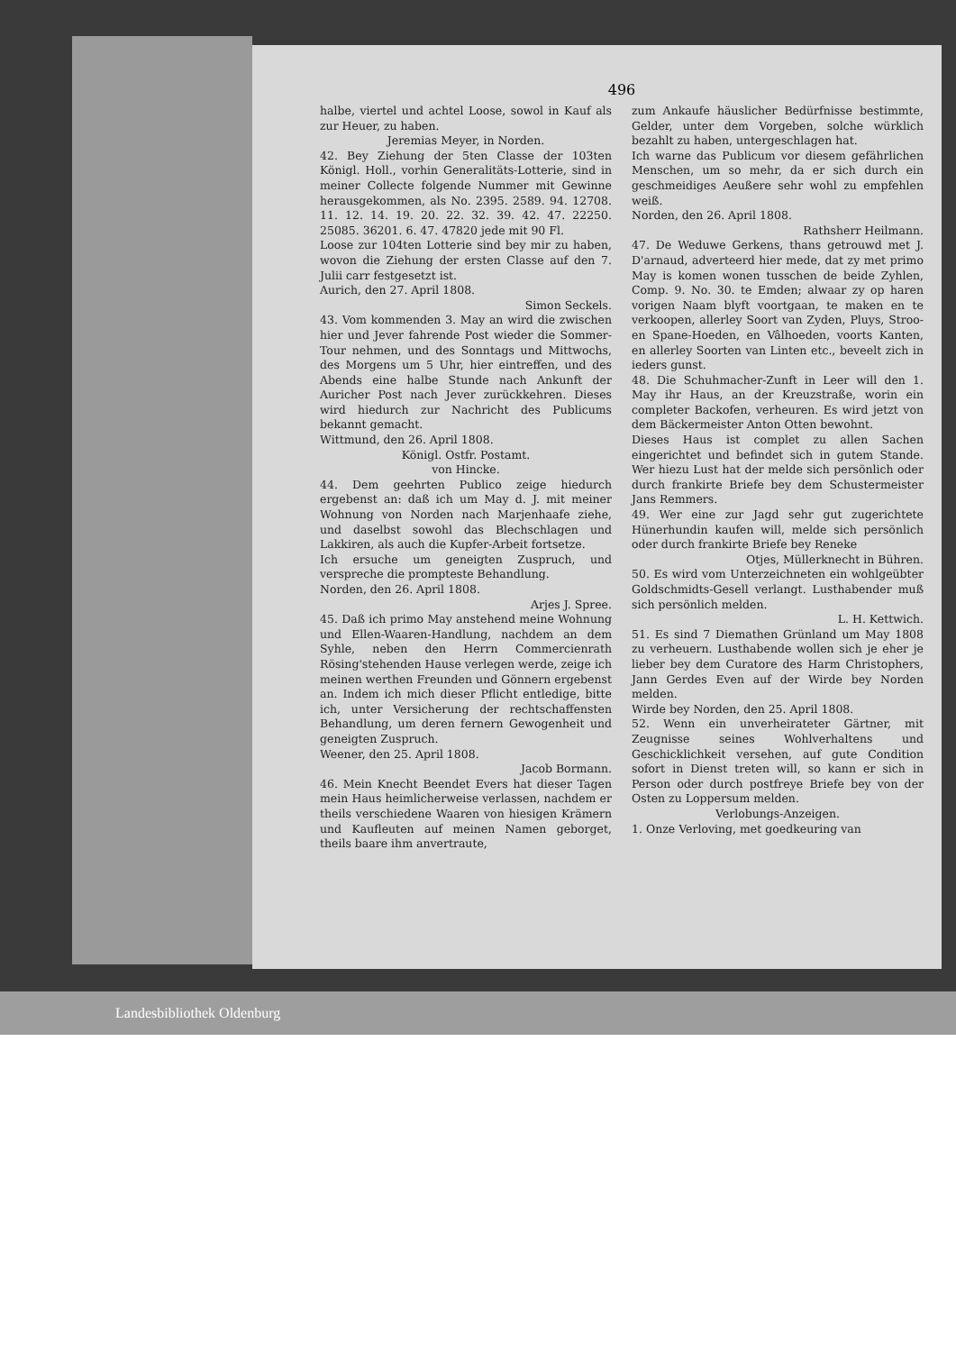496
halbe, viertel und achtel Loose, sowol in Kauf als zur Heuer, zu haben.
Jeremias Meyer, in Norden.
42. Bey Ziehung der 5ten Classe der 103ten Königl. Holl., vorhin Generalitäts-Lotterie, sind in meiner Collecte folgende Nummer mit Gewinne herausgekommen, als No. 2395. 2589. 94. 12708. 11. 12. 14. 19. 20. 22. 32. 39. 42. 47. 22250. 25085. 36201. 6. 47. 47820 jede mit 90 Fl.
Loose zur 104ten Lotterie sind bey mir zu haben, wovon die Ziehung der ersten Classe auf den 7. Julii carr festgesetzt ist.
Aurich, den 27. April 1808.
Simon Seckels.
43. Vom kommenden 3. May an wird die zwischen hier und Jever fahrende Post wieder die Sommer-Tour nehmen, und des Sonntags und Mittwochs, des Morgens um 5 Uhr, hier eintreffen, und des Abends eine halbe Stunde nach Ankunft der Auricher Post nach Jever zurückkehren. Dieses wird hiedurch zur Nachricht des Publicums bekannt gemacht.
Wittmund, den 26. April 1808.
Königl. Ostfr. Postamt.
von Hincke.
44. Dem geehrten Publico zeige hiedurch ergebenst an: daß ich um May d. J. mit meiner Wohnung von Norden nach Marjenhaafe ziehe, und daselbst sowohl das Blechschlagen und Lakkiren, als auch die Kupfer-Arbeit fortsetze.
Ich ersuche um geneigten Zuspruch, und verspreche die prompteste Behandlung.
Norden, den 26. April 1808.
Arjes J. Spree.
45. Daß ich primo May anstehend meine Wohnung und Ellen-Waaren-Handlung, nachdem an dem Syhle, neben den Herrn Commercienrath Rösing'stehenden Hause verlegen werde, zeige ich meinen werthen Freunden und Gönnern ergebenst an. Indem ich mich dieser Pflicht entledige, bitte ich, unter Versicherung der rechtschaffensten Behandlung, um deren fernern Gewogenheit und geneigten Zuspruch.
Weener, den 25. April 1808.
Jacob Bormann.
46. Mein Knecht Beendet Evers hat dieser Tagen mein Haus heimlicherweise verlassen, nachdem er theils verschiedene Waaren von hiesigen Krämern und Kaufleuten auf meinen Namen geborget, theils baare ihm anvertraute,
zum Ankaufe häuslicher Bedürfnisse bestimmte, Gelder, unter dem Vorgeben, solche würklich bezahlt zu haben, untergeschlagen hat.
Ich warne das Publicum vor diesem gefährlichen Menschen, um so mehr, da er sich durch ein geschmeidiges Aeußere sehr wohl zu empfehlen weiß.
Norden, den 26. April 1808.
Rathsherr Heilmann.
47. De Weduwe Gerkens, thans getrouwd met J. D'arnaud, adverteerd hier mede, dat zy met primo May is komen wonen tusschen de beide Zyhlen, Comp. 9. No. 30. te Emden; alwaar zy op haren vorigen Naam blyft voortgaan, te maken en te verkoopen, allerley Soort van Zyden, Pluys, Stroo- en Spane-Hoeden, en Vâlhoeden, voorts Kanten, en allerley Soorten van Linten etc., beveelt zich in ieders gunst.
48. Die Schuhmacher-Zunft in Leer will den 1. May ihr Haus, an der Kreuzstraße, worin ein completer Backofen, verheuren. Es wird jetzt von dem Bäckermeister Anton Otten bewohnt.
Dieses Haus ist complet zu allen Sachen eingerichtet und befindet sich in gutem Stande. Wer hiezu Lust hat der melde sich persönlich oder durch frankirte Briefe bey dem Schustermeister Jans Remmers.
49. Wer eine zur Jagd sehr gut zugerichtete Hünerhundin kaufen will, melde sich persönlich oder durch frankirte Briefe bey Reneke
Otjes, Müllerknecht in Bühren.
50. Es wird vom Unterzeichneten ein wohlgeübter Goldschmidts-Gesell verlangt. Lusthabender muß sich persönlich melden.
L. H. Kettwich.
51. Es sind 7 Diemathen Grünland um May 1808 zu verheuern. Lusthabende wollen sich je eher je lieber bey dem Curatore des Harm Christophers, Jann Gerdes Even auf der Wirde bey Norden melden.
Wirde bey Norden, den 25. April 1808.
52. Wenn ein unverheirateter Gärtner, mit Zeugnisse seines Wohlverhaltens und Geschicklichkeit versehen, auf gute Condition sofort in Dienst treten will, so kann er sich in Person oder durch postfreye Briefe bey von der Osten zu Loppersum melden.
Verlobungs-Anzeigen.
1. Onze Verloving, met goedkeuring van
Landesbibliothek Oldenburg